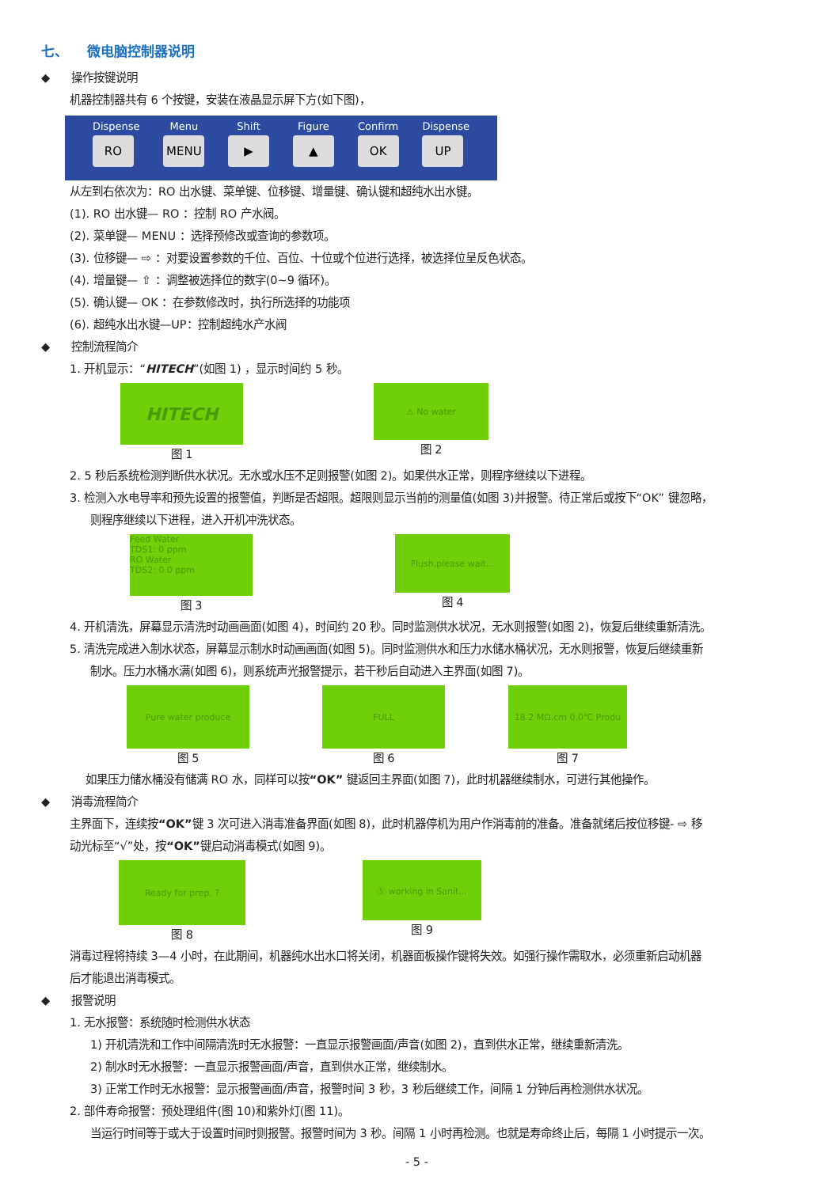七、 微电脑控制器说明
◆ 操作按键说明
机器控制器共有 6 个按键，安装在液晶显示屏下方(如下图)，
Dispense
RO
Menu
MENU
Shift
▶
Figure
▲
Confirm
OK
Dispense
UP
从左到右依次为：RO 出水键、菜单键、位移键、增量键、确认键和超纯水出水键。
(1). RO 出水键— RO ：控制 RO 产水阀。
(2). 菜单键— MENU ：选择预修改或查询的参数项。
(3). 位移键— ⇨ ：对要设置参数的千位、百位、十位或个位进行选择，被选择位呈反色状态。
(4). 增量键— ⇧ ：调整被选择位的数字(0~9 循环)。
(5). 确认键— OK ：在参数修改时，执行所选择的功能项
(6). 超纯水出水键—UP：控制超纯水产水阀
◆ 控制流程简介
1. 开机显示：“HITECH”(如图 1) ，显示时间约 5 秒。
HITECH
图 1
⚠ No water
图 2
2. 5 秒后系统检测判断供水状况。无水或水压不足则报警(如图 2)。如果供水正常，则程序继续以下进程。
3. 检测入水电导率和预先设置的报警值，判断是否超限。超限则显示当前的测量值(如图 3)并报警。待正常后或按下“OK” 键忽略，
则程序继续以下进程，进入开机冲洗状态。
Feed Water
TDS1: 0 ppm
RO Water
TDS2: 0.0 ppm
图 3
Flush,please wait...
图 4
4. 开机清洗，屏幕显示清洗时动画画面(如图 4)，时间约 20 秒。同时监测供水状况，无水则报警(如图 2)，恢复后继续重新清洗。
5. 清洗完成进入制水状态，屏幕显示制水时动画画面(如图 5)。同时监测供水和压力水储水桶状况，无水则报警，恢复后继续重新
制水。压力水桶水满(如图 6)，则系统声光报警提示，若干秒后自动进入主界面(如图 7)。
Pure water produce
图 5
FULL
图 6
18.2 MΩ.cm 0.0℃ Produ
图 7
如果压力储水桶没有储满 RO 水，同样可以按“OK” 键返回主界面(如图 7)，此时机器继续制水，可进行其他操作。
◆ 消毒流程简介
主界面下，连续按“OK”键 3 次可进入消毒准备界面(如图 8)，此时机器停机为用户作消毒前的准备。准备就绪后按位移键- ⇨ 移
动光标至“√”处，按“OK”键启动消毒模式(如图 9)。
Ready for prep. ?
图 8
Ⓢ working in Sanit...
图 9
消毒过程将持续 3—4 小时，在此期间，机器纯水出水口将关闭，机器面板操作键将失效。如强行操作需取水，必须重新启动机器
后才能退出消毒模式。
◆ 报警说明
1. 无水报警：系统随时检测供水状态
1) 开机清洗和工作中间隔清洗时无水报警：一直显示报警画面/声音(如图 2)，直到供水正常，继续重新清洗。
2) 制水时无水报警：一直显示报警画面/声音，直到供水正常，继续制水。
3) 正常工作时无水报警：显示报警画面/声音，报警时间 3 秒，3 秒后继续工作，间隔 1 分钟后再检测供水状况。
2. 部件寿命报警：预处理组件(图 10)和紫外灯(图 11)。
当运行时间等于或大于设置时间时则报警。报警时间为 3 秒。间隔 1 小时再检测。也就是寿命终止后，每隔 1 小时提示一次。
- 5 -